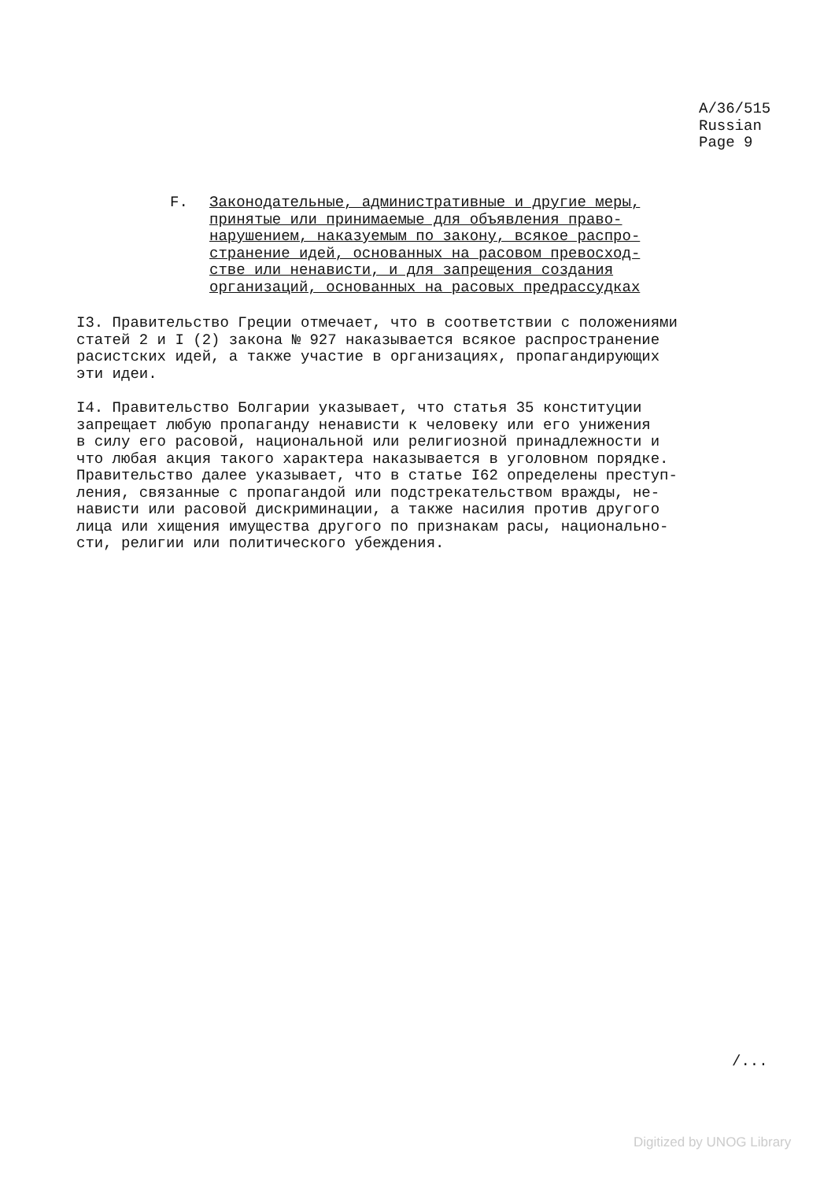A/36/515
Russian
Page 9
F. Законодательные, административные и другие меры,
принятые или принимаемые для объявления право-
нарушением, наказуемым по закону, всякое распро-
странение идей, основанных на расовом превосход-
стве или ненависти, и для запрещения создания
организаций, основанных на расовых предрассудках
I3. Правительство Греции отмечает, что в соответствии с положениями
статей 2 и I (2) закона № 927 наказывается всякое распространение
расистских идей, а также участие в организациях, пропагандирующих
эти идеи.
I4. Правительство Болгарии указывает, что статья 35 конституции
запрещает любую пропаганду ненависти к человеку или его унижения
в силу его расовой, национальной или религиозной принадлежности и
что любая акция такого характера наказывается в уголовном порядке.
Правительство далее указывает, что в статье I62 определены преступ-
ления, связанные с пропагандой или подстрекательством вражды, не-
нависти или расовой дискриминации, а также насилия против другого
лица или хищения имущества другого по признакам расы, национально-
сти, религии или политического убеждения.
/...
Digitized by UNOG Library